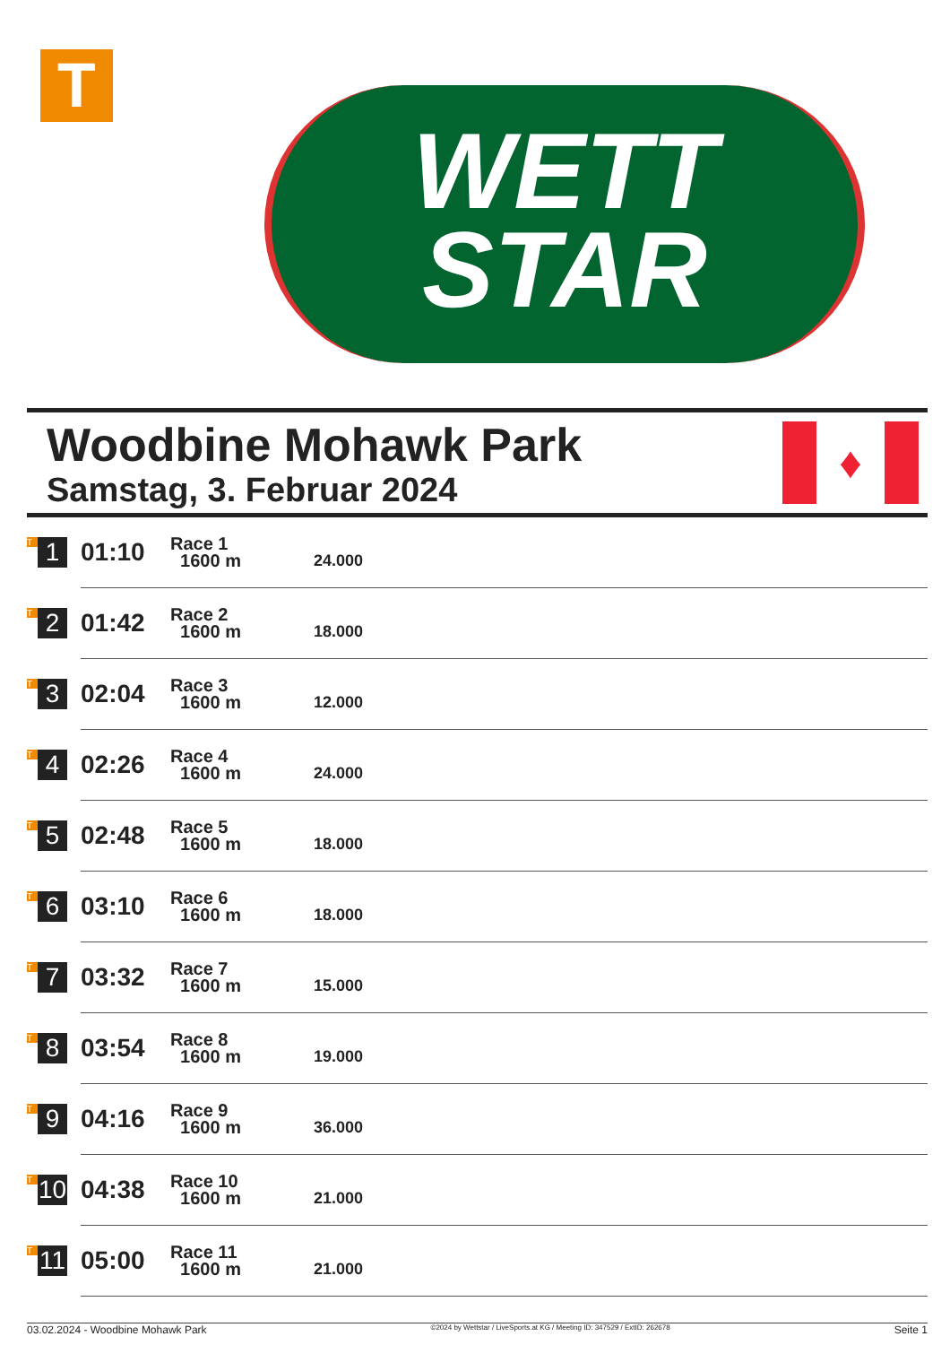T
WETT
STAR
Woodbine Mohawk Park
Samstag, 3. Februar 2024
♦
| T 1 | 01:10 | Race 1 1600 m | 24.000 |
| T 2 | 01:42 | Race 2 1600 m | 18.000 |
| T 3 | 02:04 | Race 3 1600 m | 12.000 |
| T 4 | 02:26 | Race 4 1600 m | 24.000 |
| T 5 | 02:48 | Race 5 1600 m | 18.000 |
| T 6 | 03:10 | Race 6 1600 m | 18.000 |
| T 7 | 03:32 | Race 7 1600 m | 15.000 |
| T 8 | 03:54 | Race 8 1600 m | 19.000 |
| T 9 | 04:16 | Race 9 1600 m | 36.000 |
| T 10 | 04:38 | Race 10 1600 m | 21.000 |
| T 11 | 05:00 | Race 11 1600 m | 21.000 |
03.02.2024 - Woodbine Mohawk Park ©2024 by Wettstar / LiveSports.at KG / Meeting ID: 347529 / ExtID: 262678 Seite 1